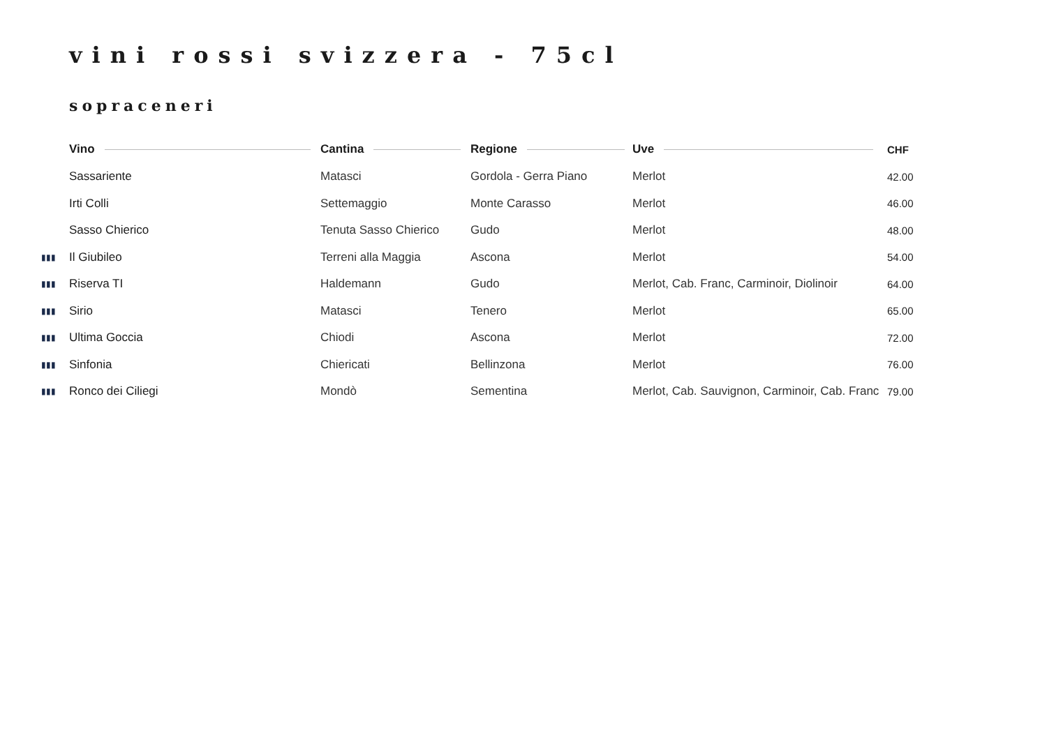vini rossi svizzera - 75cl
sopraceneri
| | Vino | Cantina | Regione | Uve | CHF |
| --- | --- | --- | --- | --- | --- |
| | Sassariente | Matasci | Gordola - Gerra Piano | Merlot | 42.00 |
| | Irti Colli | Settemaggio | Monte Carasso | Merlot | 46.00 |
| | Sasso Chierico | Tenuta Sasso Chierico | Gudo | Merlot | 48.00 |
| ▮▮▮ | Il Giubileo | Terreni alla Maggia | Ascona | Merlot | 54.00 |
| ▮▮▮ | Riserva TI | Haldemann | Gudo | Merlot, Cab. Franc, Carminoir, Diolinoir | 64.00 |
| ▮▮▮ | Sirio | Matasci | Tenero | Merlot | 65.00 |
| ▮▮▮ | Ultima Goccia | Chiodi | Ascona | Merlot | 72.00 |
| ▮▮▮ | Sinfonia | Chiericati | Bellinzona | Merlot | 76.00 |
| ▮▮▮ | Ronco dei Ciliegi | Mondò | Sementina | Merlot, Cab. Sauvignon, Carminoir, Cab. Franc | 79.00 |